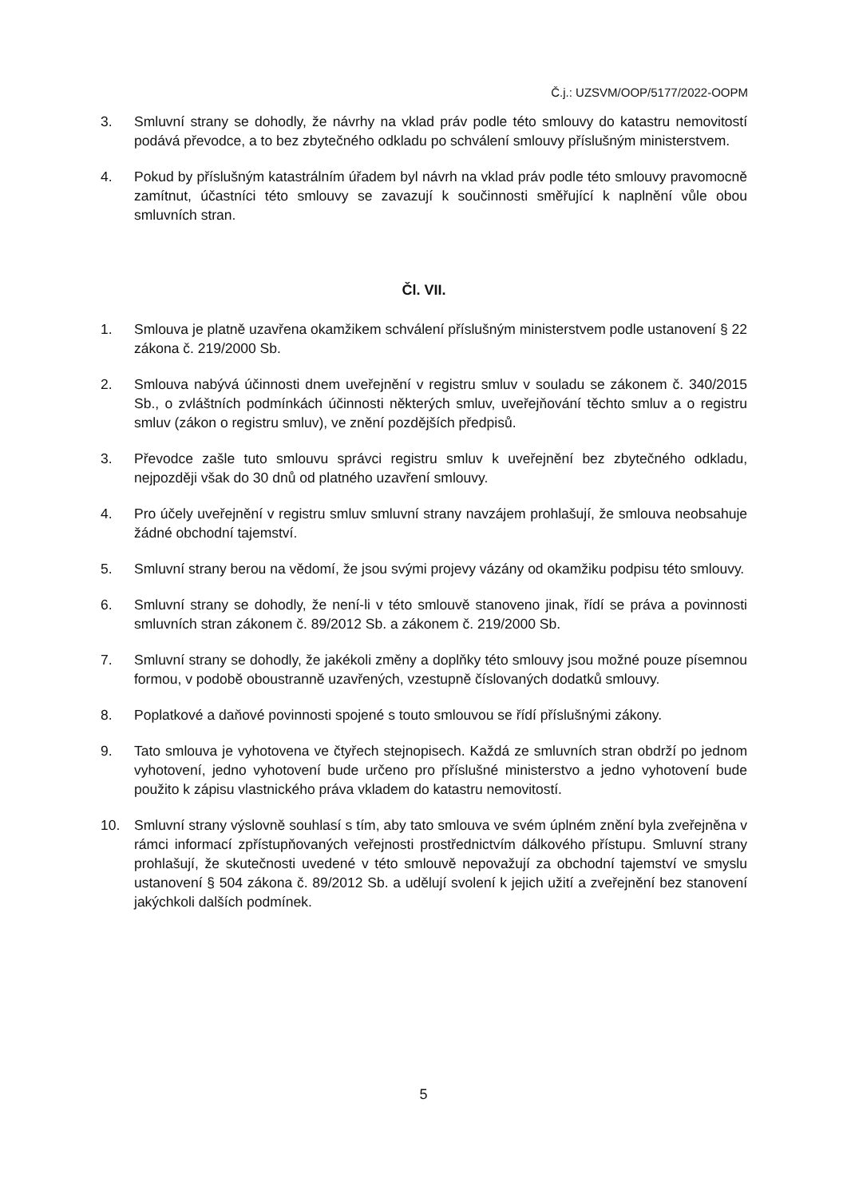Č.j.: UZSVM/OOP/5177/2022-OOPM
3. Smluvní strany se dohodly, že návrhy na vklad práv podle této smlouvy do katastru nemovitostí podává převodce, a to bez zbytečného odkladu po schválení smlouvy příslušným ministerstvem.
4. Pokud by příslušným katastrálním úřadem byl návrh na vklad práv podle této smlouvy pravomocně zamítnut, účastníci této smlouvy se zavazují k součinnosti směřující k naplnění vůle obou smluvních stran.
Čl. VII.
1. Smlouva je platně uzavřena okamžikem schválení příslušným ministerstvem podle ustanovení § 22 zákona č. 219/2000 Sb.
2. Smlouva nabývá účinnosti dnem uveřejnění v registru smluv v souladu se zákonem č. 340/2015 Sb., o zvláštních podmínkách účinnosti některých smluv, uveřejňování těchto smluv a o registru smluv (zákon o registru smluv), ve znění pozdějších předpisů.
3. Převodce zašle tuto smlouvu správci registru smluv k uveřejnění bez zbytečného odkladu, nejpozději však do 30 dnů od platného uzavření smlouvy.
4. Pro účely uveřejnění v registru smluv smluvní strany navzájem prohlašují, že smlouva neobsahuje žádné obchodní tajemství.
5. Smluvní strany berou na vědomí, že jsou svými projevy vázány od okamžiku podpisu této smlouvy.
6. Smluvní strany se dohodly, že není-li v této smlouvě stanoveno jinak, řídí se práva a povinnosti smluvních stran zákonem č. 89/2012 Sb. a zákonem č. 219/2000 Sb.
7. Smluvní strany se dohodly, že jakékoli změny a doplňky této smlouvy jsou možné pouze písemnou formou, v podobě oboustranně uzavřených, vzestupně číslovaných dodatků smlouvy.
8. Poplatkové a daňové povinnosti spojené s touto smlouvou se řídí příslušnými zákony.
9. Tato smlouva je vyhotovena ve čtyřech stejnopisech. Každá ze smluvních stran obdrží po jednom vyhotovení, jedno vyhotovení bude určeno pro příslušné ministerstvo a jedno vyhotovení bude použito k zápisu vlastnického práva vkladem do katastru nemovitostí.
10. Smluvní strany výslovně souhlasí s tím, aby tato smlouva ve svém úplném znění byla zveřejněna v rámci informací zpřístupňovaných veřejnosti prostřednictvím dálkového přístupu. Smluvní strany prohlašují, že skutečnosti uvedené v této smlouvě nepovažují za obchodní tajemství ve smyslu ustanovení § 504 zákona č. 89/2012 Sb. a udělují svolení k jejich užití a zveřejnění bez stanovení jakýchkoli dalších podmínek.
5